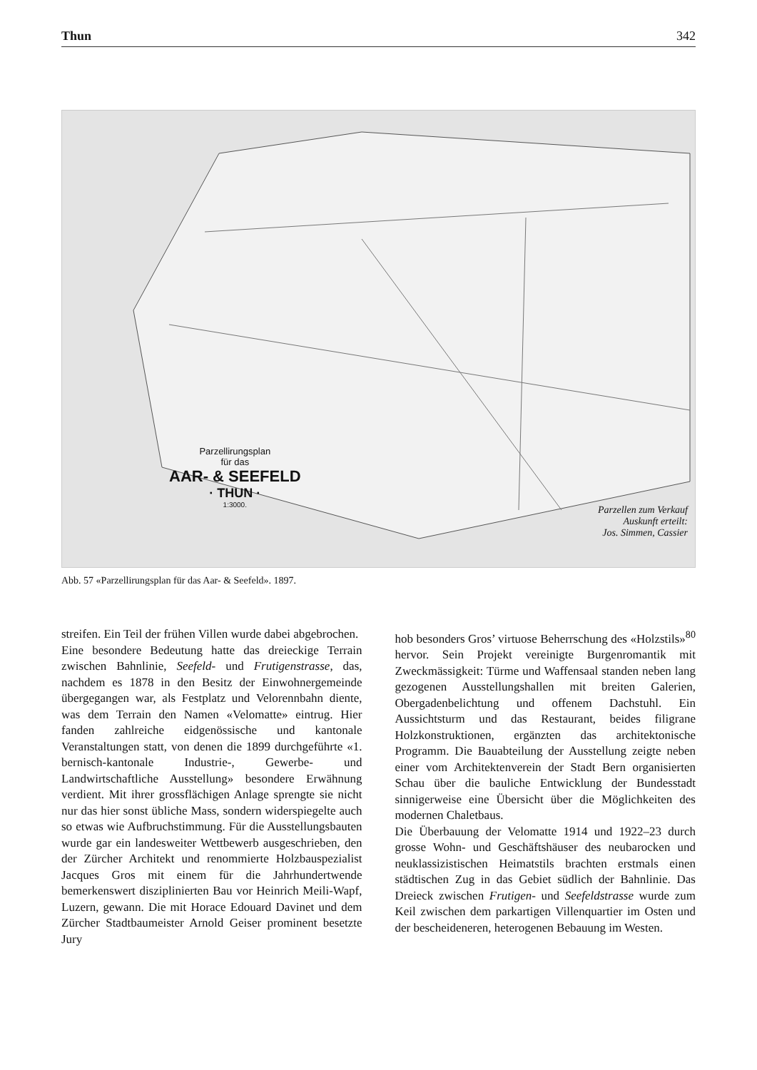Thun 342
Parzellirungsplan
für das
AAR- & SEEFELD
· THUN ·
1:3000.
Parzellen zum Verkauf
Auskunft erteilt:
Jos. Simmen, Cassier
Abb. 57 «Parzellirungsplan für das Aar- & Seefeld». 1897.
streifen. Ein Teil der frühen Villen wurde dabei abgebrochen.
Eine besondere Bedeutung hatte das dreieckige Terrain zwischen Bahnlinie, Seefeld- und Frutigenstrasse, das, nachdem es 1878 in den Besitz der Einwohnergemeinde übergegangen war, als Festplatz und Velorennbahn diente, was dem Terrain den Namen «Velomatte» eintrug. Hier fanden zahlreiche eidgenössische und kantonale Veranstaltungen statt, von denen die 1899 durchgeführte «1. bernisch-kantonale Industrie-, Gewerbe- und Landwirtschaftliche Ausstellung» besondere Erwähnung verdient. Mit ihrer grossflächigen Anlage sprengte sie nicht nur das hier sonst übliche Mass, sondern widerspiegelte auch so etwas wie Aufbruchstimmung. Für die Ausstellungsbauten wurde gar ein landesweiter Wettbewerb ausgeschrieben, den der Zürcher Architekt und renommierte Holzbauspezialist Jacques Gros mit einem für die Jahrhundertwende bemerkenswert disziplinierten Bau vor Heinrich Meili-Wapf, Luzern, gewann. Die mit Horace Edouard Davinet und dem Zürcher Stadtbaumeister Arnold Geiser prominent besetzte Jury
hob besonders Gros’ virtuose Beherrschung des «Holzstils»<sup>80</sup> hervor. Sein Projekt vereinigte Burgenromantik mit Zweckmässigkeit: Türme und Waffensaal standen neben lang gezogenen Ausstellungshallen mit breiten Galerien, Obergadenbelichtung und offenem Dachstuhl. Ein Aussichtsturm und das Restaurant, beides filigrane Holzkonstruktionen, ergänzten das architektonische Programm. Die Bauabteilung der Ausstellung zeigte neben einer vom Architektenverein der Stadt Bern organisierten Schau über die bauliche Entwicklung der Bundesstadt sinnigerweise eine Übersicht über die Möglichkeiten des modernen Chaletbaus.
Die Überbauung der Velomatte 1914 und 1922–23 durch grosse Wohn- und Geschäftshäuser des neubarocken und neuklassizistischen Heimatstils brachten erstmals einen städtischen Zug in das Gebiet südlich der Bahnlinie. Das Dreieck zwischen Frutigen- und Seefeldstrasse wurde zum Keil zwischen dem parkartigen Villenquartier im Osten und der bescheideneren, heterogenen Bebauung im Westen.